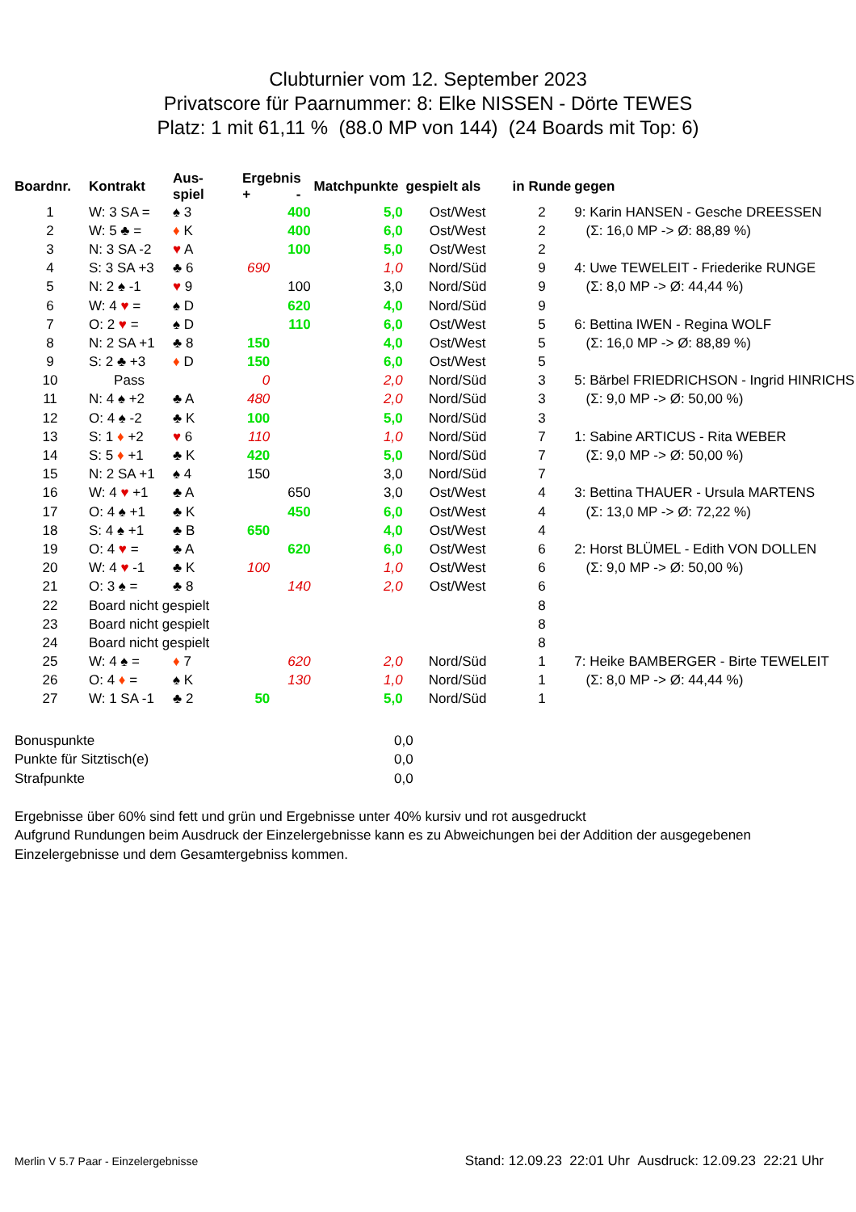Clubturnier vom 12. September 2023
Privatscore für Paarnummer: 8: Elke NISSEN - Dörte TEWES
Platz: 1 mit 61,11 % (88.0 MP von 144) (24 Boards mit Top: 6)
| Boardnr. | Kontrakt | Aus- spiel | Ergebnis + - | | Matchpunkte | gespielt als | in Runde | gegen |
| --- | --- | --- | --- | --- | --- | --- | --- | --- |
| 1 | W: 3 SA = | ♠ 3 | | 400 | 5,0 | Ost/West | 2 | 9: Karin HANSEN - Gesche DREESSEN |
| 2 | W: 5 ♣ = | ♦ K | | 400 | 6,0 | Ost/West | 2 | (Σ: 16,0 MP -> Ø: 88,89 %) |
| 3 | N: 3 SA -2 | ♥ A | | 100 | 5,0 | Ost/West | 2 | |
| 4 | S: 3 SA +3 | ♣ 6 | 690 | | 1,0 | Nord/Süd | 9 | 4: Uwe TEWELEIT - Friederike RUNGE |
| 5 | N: 2 ♠ -1 | ♥ 9 | | 100 | 3,0 | Nord/Süd | 9 | (Σ: 8,0 MP -> Ø: 44,44 %) |
| 6 | W: 4 ♥ = | ♠ D | | 620 | 4,0 | Nord/Süd | 9 | |
| 7 | O: 2 ♥ = | ♠ D | | 110 | 6,0 | Ost/West | 5 | 6: Bettina IWEN - Regina WOLF |
| 8 | N: 2 SA +1 | ♣ 8 | 150 | | 4,0 | Ost/West | 5 | (Σ: 16,0 MP -> Ø: 88,89 %) |
| 9 | S: 2 ♣ +3 | ♦ D | 150 | | 6,0 | Ost/West | 5 | |
| 10 | Pass | | 0 | | 2,0 | Nord/Süd | 3 | 5: Bärbel FRIEDRICHSON - Ingrid HINRICHS |
| 11 | N: 4 ♠ +2 | ♣ A | 480 | | 2,0 | Nord/Süd | 3 | (Σ: 9,0 MP -> Ø: 50,00 %) |
| 12 | O: 4 ♠ -2 | ♣ K | 100 | | 5,0 | Nord/Süd | 3 | |
| 13 | S: 1 ♦ +2 | ♥ 6 | 110 | | 1,0 | Nord/Süd | 7 | 1: Sabine ARTICUS - Rita WEBER |
| 14 | S: 5 ♦ +1 | ♣ K | 420 | | 5,0 | Nord/Süd | 7 | (Σ: 9,0 MP -> Ø: 50,00 %) |
| 15 | N: 2 SA +1 | ♠ 4 | 150 | | 3,0 | Nord/Süd | 7 | |
| 16 | W: 4 ♥ +1 | ♣ A | | 650 | 3,0 | Ost/West | 4 | 3: Bettina THAUER - Ursula MARTENS |
| 17 | O: 4 ♠ +1 | ♣ K | | 450 | 6,0 | Ost/West | 4 | (Σ: 13,0 MP -> Ø: 72,22 %) |
| 18 | S: 4 ♠ +1 | ♣ B | 650 | | 4,0 | Ost/West | 4 | |
| 19 | O: 4 ♥ = | ♣ A | | 620 | 6,0 | Ost/West | 6 | 2: Horst BLÜMEL - Edith VON DOLLEN |
| 20 | W: 4 ♥ -1 | ♣ K | 100 | | 1,0 | Ost/West | 6 | (Σ: 9,0 MP -> Ø: 50,00 %) |
| 21 | O: 3 ♠ = | ♣ 8 | | 140 | 2,0 | Ost/West | 6 | |
| 22 | Board nicht gespielt | | | | | | 8 | |
| 23 | Board nicht gespielt | | | | | | 8 | |
| 24 | Board nicht gespielt | | | | | | 8 | |
| 25 | W: 4 ♠ = | ♦ 7 | | 620 | 2,0 | Nord/Süd | 1 | 7: Heike BAMBERGER - Birte TEWELEIT |
| 26 | O: 4 ♦ = | ♠ K | | 130 | 1,0 | Nord/Süd | 1 | (Σ: 8,0 MP -> Ø: 44,44 %) |
| 27 | W: 1 SA -1 | ♣ 2 | 50 | | 5,0 | Nord/Süd | 1 | |
| Bonuspunkte | 0,0 |
| Punkte für Sitztisch(e) | 0,0 |
| Strafpunkte | 0,0 |
Ergebnisse über 60% sind fett und grün und Ergebnisse unter 40% kursiv und rot ausgedruckt
Aufgrund Rundungen beim Ausdruck der Einzelergebnisse kann es zu Abweichungen bei der Addition der ausgegebenen Einzelergebnisse und dem Gesamtergebniss kommen.
Merlin V 5.7 Paar - Einzelergebnisse Stand: 12.09.23 22:01 Uhr Ausdruck: 12.09.23 22:21 Uhr